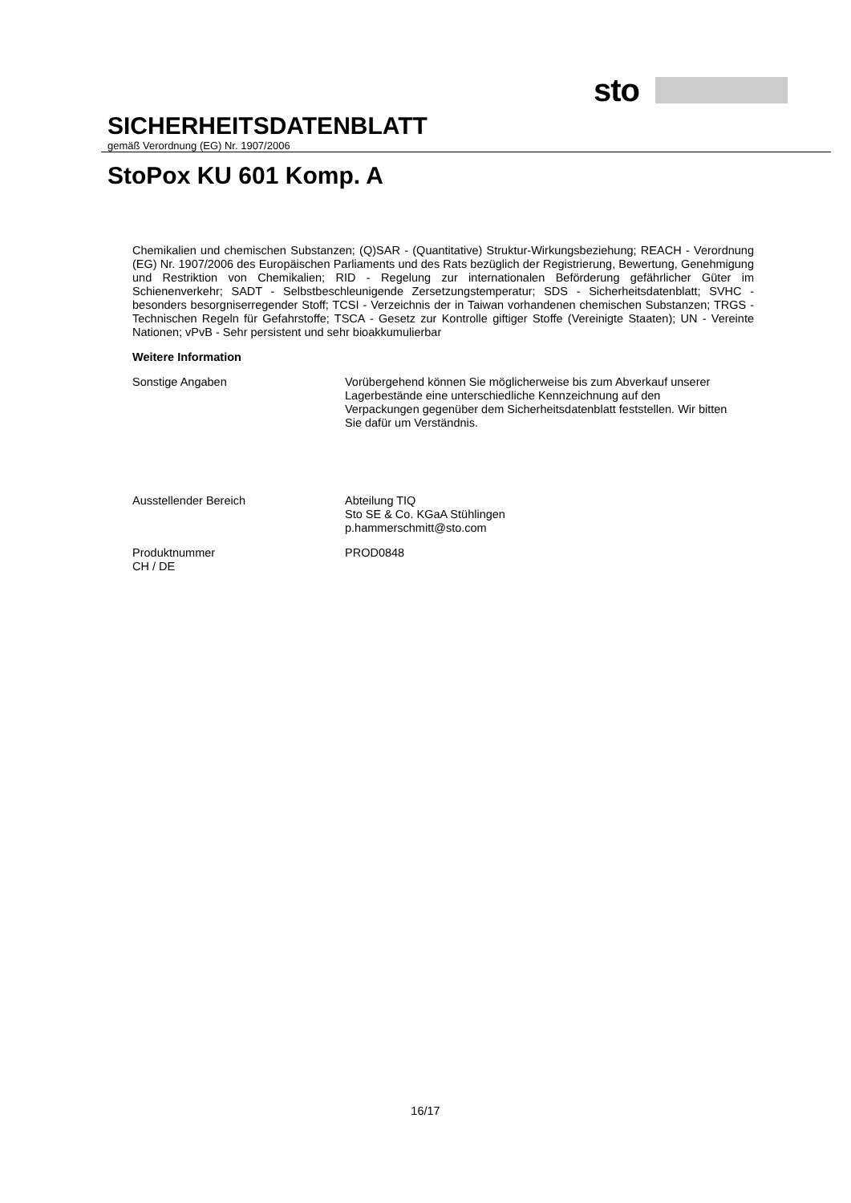sto
SICHERHEITSDATENBLATT
gemäß Verordnung (EG) Nr. 1907/2006
StoPox KU 601 Komp. A
Chemikalien und chemischen Substanzen; (Q)SAR - (Quantitative) Struktur-Wirkungsbeziehung; REACH - Verordnung (EG) Nr. 1907/2006 des Europäischen Parliaments und des Rats bezüglich der Registrierung, Bewertung, Genehmigung und Restriktion von Chemikalien; RID - Regelung zur internationalen Beförderung gefährlicher Güter im Schienenverkehr; SADT - Selbstbeschleunigende Zersetzungstemperatur; SDS - Sicherheitsdatenblatt; SVHC - besonders besorgniserregender Stoff; TCSI - Verzeichnis der in Taiwan vorhandenen chemischen Substanzen; TRGS - Technischen Regeln für Gefahrstoffe; TSCA - Gesetz zur Kontrolle giftiger Stoffe (Vereinigte Staaten); UN - Vereinte Nationen; vPvB - Sehr persistent und sehr bioakkumulierbar
Weitere Information
Sonstige Angaben Vorübergehend können Sie möglicherweise bis zum Abverkauf unserer Lagerbestände eine unterschiedliche Kennzeichnung auf den Verpackungen gegenüber dem Sicherheitsdatenblatt feststellen. Wir bitten Sie dafür um Verständnis.
Ausstellender Bereich Abteilung TIQ
Sto SE & Co. KGaA Stühlingen
p.hammerschmitt@sto.com
Produktnummer
CH / DE
PROD0848
16/17